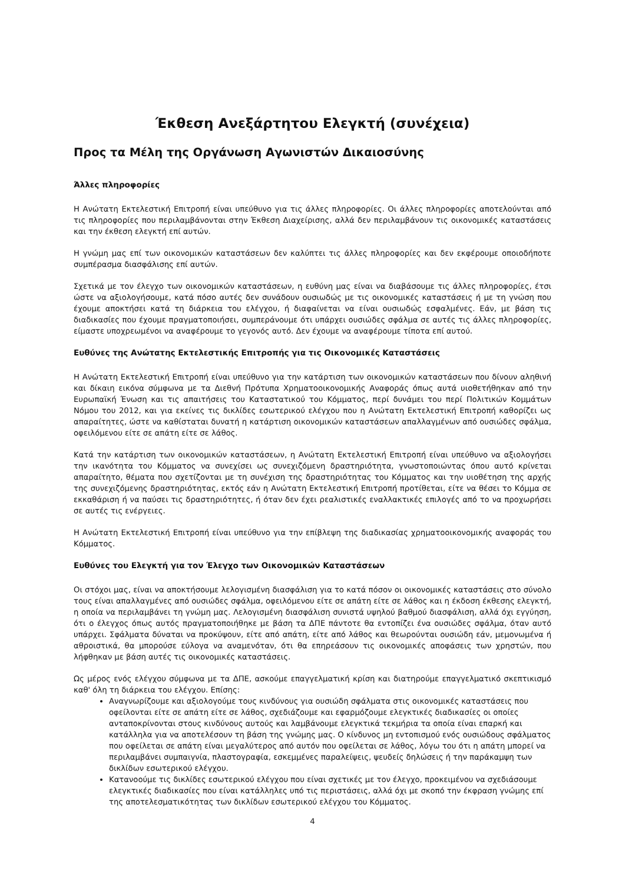Έκθεση Ανεξάρτητου Ελεγκτή (συνέχεια)
Προς τα Μέλη της Οργάνωση Αγωνιστών Δικαιοσύνης
Άλλες πληροφορίες
Η Ανώτατη Εκτελεστική Επιτροπή είναι υπεύθυνο για τις άλλες πληροφορίες. Οι άλλες πληροφορίες αποτελούνται από τις πληροφορίες που περιλαμβάνονται στην Έκθεση Διαχείρισης, αλλά δεν περιλαμβάνουν τις οικονομικές καταστάσεις και την έκθεση ελεγκτή επί αυτών.
Η γνώμη μας επί των οικονομικών καταστάσεων δεν καλύπτει τις άλλες πληροφορίες και δεν εκφέρουμε οποιοδήποτε συμπέρασμα διασφάλισης επί αυτών.
Σχετικά με τον έλεγχο των οικονομικών καταστάσεων, η ευθύνη μας είναι να διαβάσουμε τις άλλες πληροφορίες, έτσι ώστε να αξιολογήσουμε, κατά πόσο αυτές δεν συνάδουν ουσιωδώς με τις οικονομικές καταστάσεις ή με τη γνώση που έχουμε αποκτήσει κατά τη διάρκεια του ελέγχου, ή διαφαίνεται να είναι ουσιωδώς εσφαλμένες. Εάν, με βάση τις διαδικασίες που έχουμε πραγματοποιήσει, συμπεράνουμε ότι υπάρχει ουσιώδες σφάλμα σε αυτές τις άλλες πληροφορίες, είμαστε υποχρεωμένοι να αναφέρουμε το γεγονός αυτό. Δεν έχουμε να αναφέρουμε τίποτα επί αυτού.
Ευθύνες της Ανώτατης Εκτελεστικής Επιτροπής για τις Οικονομικές Καταστάσεις
Η Ανώτατη Εκτελεστική Επιτροπή είναι υπεύθυνο για την κατάρτιση των οικονομικών καταστάσεων που δίνουν αληθινή και δίκαιη εικόνα σύμφωνα με τα Διεθνή Πρότυπα Χρηματοοικονομικής Αναφοράς όπως αυτά υιοθετήθηκαν από την Ευρωπαϊκή Ένωση και τις απαιτήσεις του Καταστατικού του Κόμματος, περί δυνάμει του περί Πολιτικών Κομμάτων Νόμου του 2012, και για εκείνες τις δικλίδες εσωτερικού ελέγχου που η Ανώτατη Εκτελεστική Επιτροπή καθορίζει ως απαραίτητες, ώστε να καθίσταται δυνατή η κατάρτιση οικονομικών καταστάσεων απαλλαγμένων από ουσιώδες σφάλμα, οφειλόμενου είτε σε απάτη είτε σε λάθος.
Κατά την κατάρτιση των οικονομικών καταστάσεων, η Ανώτατη Εκτελεστική Επιτροπή είναι υπεύθυνο να αξιολογήσει την ικανότητα του Κόμματος να συνεχίσει ως συνεχιζόμενη δραστηριότητα, γνωστοποιώντας όπου αυτό κρίνεται απαραίτητο, θέματα που σχετίζονται με τη συνέχιση της δραστηριότητας του Κόμματος και την υιοθέτηση της αρχής της συνεχιζόμενης δραστηριότητας, εκτός εάν η Ανώτατη Εκτελεστική Επιτροπή προτίθεται, είτε να θέσει το Κόμμα σε εκκαθάριση ή να παύσει τις δραστηριότητες, ή όταν δεν έχει ρεαλιστικές εναλλακτικές επιλογές από το να προχωρήσει σε αυτές τις ενέργειες.
Η Ανώτατη Εκτελεστική Επιτροπή είναι υπεύθυνο για την επίβλεψη της διαδικασίας χρηματοοικονομικής αναφοράς του Κόμματος.
Ευθύνες του Ελεγκτή για τον Έλεγχο των Οικονομικών Καταστάσεων
Οι στόχοι μας, είναι να αποκτήσουμε λελογισμένη διασφάλιση για το κατά πόσον οι οικονομικές καταστάσεις στο σύνολο τους είναι απαλλαγμένες από ουσιώδες σφάλμα, οφειλόμενου είτε σε απάτη είτε σε λάθος και η έκδοση έκθεσης ελεγκτή, η οποία να περιλαμβάνει τη γνώμη μας. Λελογισμένη διασφάλιση συνιστά υψηλού βαθμού διασφάλιση, αλλά όχι εγγύηση, ότι ο έλεγχος όπως αυτός πραγματοποιήθηκε με βάση τα ΔΠΕ πάντοτε θα εντοπίζει ένα ουσιώδες σφάλμα, όταν αυτό υπάρχει. Σφάλματα δύναται να προκύψουν, είτε από απάτη, είτε από λάθος και θεωρούνται ουσιώδη εάν, μεμονωμένα ή αθροιστικά, θα μπορούσε εύλογα να αναμενόταν, ότι θα επηρεάσουν τις οικονομικές αποφάσεις των χρηστών, που λήφθηκαν με βάση αυτές τις οικονομικές καταστάσεις.
Ως μέρος ενός ελέγχου σύμφωνα με τα ΔΠΕ, ασκούμε επαγγελματική κρίση και διατηρούμε επαγγελματικό σκεπτικισμό καθ' όλη τη διάρκεια του ελέγχου. Επίσης:
Αναγνωρίζουμε και αξιολογούμε τους κινδύνους για ουσιώδη σφάλματα στις οικονομικές καταστάσεις που οφείλονται είτε σε απάτη είτε σε λάθος, σχεδιάζουμε και εφαρμόζουμε ελεγκτικές διαδικασίες οι οποίες ανταποκρίνονται στους κινδύνους αυτούς και λαμβάνουμε ελεγκτικά τεκμήρια τα οποία είναι επαρκή και κατάλληλα για να αποτελέσουν τη βάση της γνώμης μας. Ο κίνδυνος μη εντοπισμού ενός ουσιώδους σφάλματος που οφείλεται σε απάτη είναι μεγαλύτερος από αυτόν που οφείλεται σε λάθος, λόγω του ότι η απάτη μπορεί να περιλαμβάνει συμπαιγνία, πλαστογραφία, εσκεμμένες παραλείψεις, ψευδείς δηλώσεις ή την παράκαμψη των δικλίδων εσωτερικού ελέγχου.
Κατανοούμε τις δικλίδες εσωτερικού ελέγχου που είναι σχετικές με τον έλεγχο, προκειμένου να σχεδιάσουμε ελεγκτικές διαδικασίες που είναι κατάλληλες υπό τις περιστάσεις, αλλά όχι με σκοπό την έκφραση γνώμης επί της αποτελεσματικότητας των δικλίδων εσωτερικού ελέγχου του Κόμματος.
4